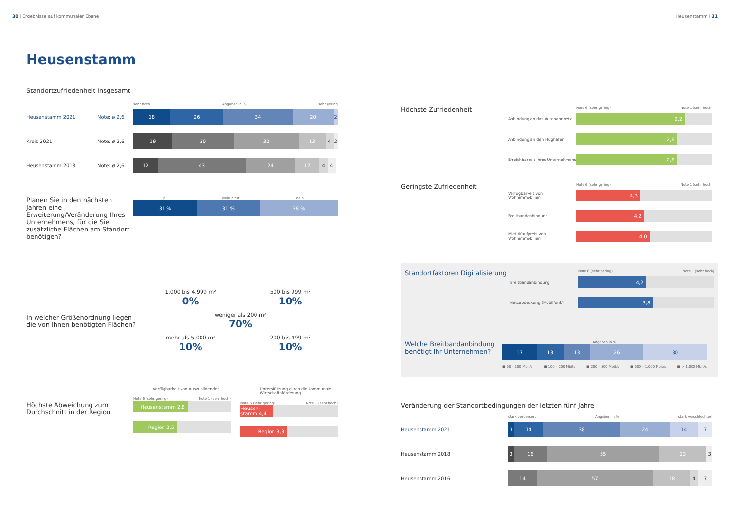30 | Ergebnisse auf kommunaler Ebene
Heusenstamm
Standortzufriedenheit insgesamt
sehr hoch Angaben in % sehr gering
Heusenstamm 2021 Note: ø 2,6
18 26 34 20 2
Kreis 2021 Note: ø 2,6
19 30 32 13 4 2
Heusenstamm 2018 Note: ø 2,6
12 43 24 17 4 4
Planen Sie in den nächsten Jahren eine Erweiterung/Veränderung Ihres Unternehmens, für die Sie zusätzliche Flächen am Standort benötigen?
ja weiß nicht nein
31 % 31 % 38 %
In welcher Größenordnung liegen die von Ihnen benötigten Flächen?
1.000 bis 4.999 m²
0%
500 bis 999 m²
10%
weniger als 200 m²
70%
mehr als 5.000 m²
10%
200 bis 499 m²
10%
Höchste Abweichung zum Durchschnitt in der Region
Verfügbarkeit von Auszubildenden
Note 6 (sehr gering) Note 1 (sehr hoch)
Heusenstamm 2,8
Region 3,5
Unterstützung durch die kommunale Wirtschaftsförderung
Note 6 (sehr gering) Note 1 (sehr hoch)
Heusen-stamm 4,4
Region 3,3
Heusenstamm | 31
Höchste Zufriedenheit
Note 6 (sehr gering) Note 1 (sehr hoch)
Anbindung an das Autobahnnetz
2,2
Anbindung an den Flughafen
2,6
Erreichbarkeit Ihres Unternehmens
2,6
Geringste Zufriedenheit
Note 6 (sehr gering) Note 1 (sehr hoch)
Verfügbarkeit von Wohnimmobilien
4,3
Breitbandanbindung
4,2
Miet-/Kaufpreis von Wohnimmobilien
4,0
Standortfaktoren Digitalisierung
Note 6 (sehr gering) Note 1 (sehr hoch)
Breitbandanbindung
4,2
Netzabdeckung (Mobilfunk)
3,8
Welche Breitbandanbindung benötigt Ihr Unternehmen?
Angaben in %
17 13 13 26 30
■ 50 – 100 Mbit/s ■ 100 – 200 Mbits ■ 200 – 500 Mbit/s ■ 500 – 1.000 Mbit/s ■ > 1.000 Mbit/s
Veränderung der Standortbedingungen der letzten fünf Jahre
stark verbessert Angaben in % stark verschlechtert
Heusenstamm 2021
3 14 38 24 14 7
Heusenstamm 2018
3 16 55 23 3
Heusenstamm 2016
14 57 18 4 7